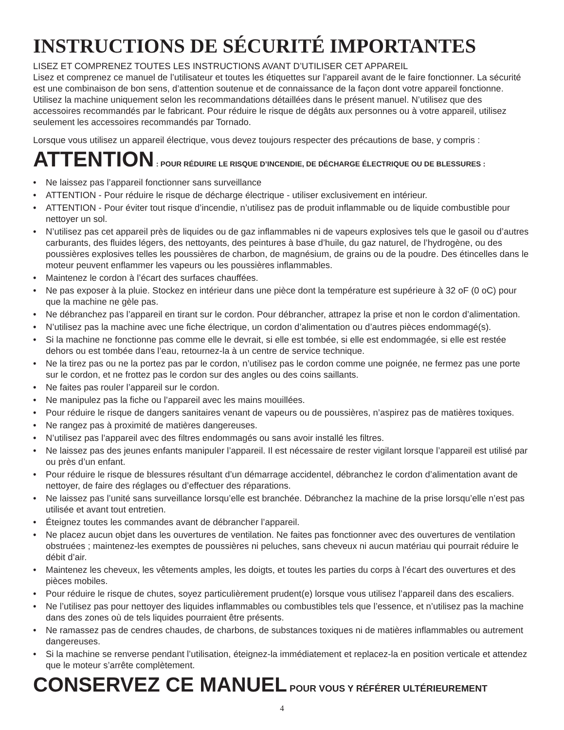INSTRUCTIONS DE SÉCURITÉ IMPORTANTES
LISEZ ET COMPRENEZ TOUTES LES INSTRUCTIONS AVANT D’UTILISER CET APPAREIL
Lisez et comprenez ce manuel de l’utilisateur et toutes les étiquettes sur l’appareil avant de le faire fonctionner. La sécurité est une combinaison de bon sens, d’attention soutenue et de connaissance de la façon dont votre appareil fonctionne. Utilisez la machine uniquement selon les recommandations détaillées dans le présent manuel. N’utilisez que des accessoires recommandés par le fabricant. Pour réduire le risque de dégâts aux personnes ou à votre appareil, utilisez seulement les accessoires recommandés par Tornado.
Lorsque vous utilisez un appareil électrique, vous devez toujours respecter des précautions de base, y compris :
ATTENTION : POUR RÉDUIRE LE RISQUE D’INCENDIE, DE DÉCHARGE ÉLECTRIQUE OU DE BLESSURES :
• Ne laissez pas l’appareil fonctionner sans surveillance
• ATTENTION - Pour réduire le risque de décharge électrique - utiliser exclusivement en intérieur.
• ATTENTION - Pour éviter tout risque d’incendie, n’utilisez pas de produit inflammable ou de liquide combustible pour nettoyer un sol.
• N’utilisez pas cet appareil près de liquides ou de gaz inflammables ni de vapeurs explosives tels que le gasoil ou d’autres carburants, des fluides légers, des nettoyants, des peintures à base d’huile, du gaz naturel, de l’hydrogène, ou des poussières explosives telles les poussières de charbon, de magnésium, de grains ou de la poudre. Des étincelles dans le moteur peuvent enflammer les vapeurs ou les poussières inflammables.
• Maintenez le cordon à l’écart des surfaces chauffées.
• Ne pas exposer à la pluie. Stockez en intérieur dans une pièce dont la température est supérieure à 32 oF (0 oC) pour que la machine ne gèle pas.
• Ne débranchez pas l’appareil en tirant sur le cordon. Pour débrancher, attrapez la prise et non le cordon d’alimentation.
• N’utilisez pas la machine avec une fiche électrique, un cordon d’alimentation ou d’autres pièces endommagé(s).
• Si la machine ne fonctionne pas comme elle le devrait, si elle est tombée, si elle est endommagée, si elle est restée dehors ou est tombée dans l’eau, retournez-la à un centre de service technique.
• Ne la tirez pas ou ne la portez pas par le cordon, n’utilisez pas le cordon comme une poignée, ne fermez pas une porte sur le cordon, et ne frottez pas le cordon sur des angles ou des coins saillants.
• Ne faites pas rouler l’appareil sur le cordon.
• Ne manipulez pas la fiche ou l’appareil avec les mains mouillées.
• Pour réduire le risque de dangers sanitaires venant de vapeurs ou de poussières, n’aspirez pas de matières toxiques.
• Ne rangez pas à proximité de matières dangereuses.
• N’utilisez pas l’appareil avec des filtres endommagés ou sans avoir installé les filtres.
• Ne laissez pas des jeunes enfants manipuler l’appareil. Il est nécessaire de rester vigilant lorsque l’appareil est utilisé par ou près d’un enfant.
• Pour réduire le risque de blessures résultant d’un démarrage accidentel, débranchez le cordon d’alimentation avant de nettoyer, de faire des réglages ou d’effectuer des réparations.
• Ne laissez pas l’unité sans surveillance lorsqu’elle est branchée. Débranchez la machine de la prise lorsqu’elle n’est pas utilisée et avant tout entretien.
• Éteignez toutes les commandes avant de débrancher l’appareil.
• Ne placez aucun objet dans les ouvertures de ventilation. Ne faites pas fonctionner avec des ouvertures de ventilation obstruées ; maintenez-les exemptes de poussières ni peluches, sans cheveux ni aucun matériau qui pourrait réduire le débit d’air.
• Maintenez les cheveux, les vêtements amples, les doigts, et toutes les parties du corps à l’écart des ouvertures et des pièces mobiles.
• Pour réduire le risque de chutes, soyez particulièrement prudent(e) lorsque vous utilisez l’appareil dans des escaliers.
• Ne l’utilisez pas pour nettoyer des liquides inflammables ou combustibles tels que l’essence, et n’utilisez pas la machine dans des zones où de tels liquides pourraient être présents.
• Ne ramassez pas de cendres chaudes, de charbons, de substances toxiques ni de matières inflammables ou autrement dangereuses.
• Si la machine se renverse pendant l’utilisation, éteignez-la immédiatement et replacez-la en position verticale et attendez que le moteur s’arrête complètement.
CONSERVEZ CE MANUEL POUR VOUS Y RÉFÉRER ULTÉRIEUREMENT
4